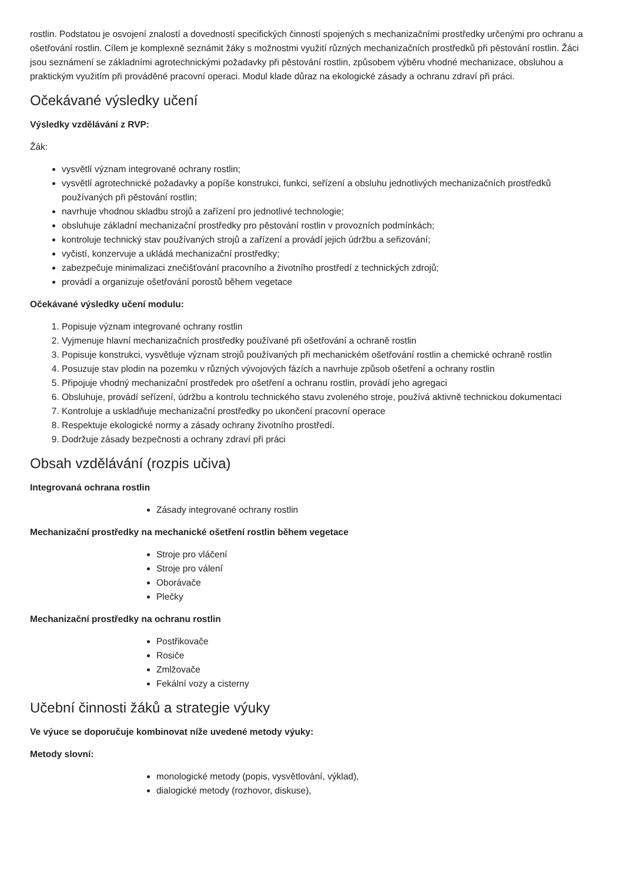rostlin. Podstatou je osvojení znalostí a dovedností specifických činností spojených s mechanizačními prostředky určenými pro ochranu a ošetřování rostlin. Cílem je komplexně seznámit žáky s možnostmi využití různých mechanizačních prostředků při pěstování rostlin. Žáci jsou seznámení se základními agrotechnickými požadavky při pěstování rostlin, způsobem výběru vhodné mechanizace, obsluhou a praktickým využitím při prováděné pracovní operaci. Modul klade důraz na ekologické zásady a ochranu zdraví při práci.
Očekávané výsledky učení
Výsledky vzdělávání z RVP:
Žák:
vysvětlí význam integrované ochrany rostlin;
vysvětlí agrotechnické požadavky a popíše konstrukci, funkci, seřízení a obsluhu jednotlivých mechanizačních prostředků používaných při pěstování rostlin;
navrhuje vhodnou skladbu strojů a zařízení pro jednotlivé technologie;
obsluhuje základní mechanizační prostředky pro pěstování rostlin v provozních podmínkách;
kontroluje technický stav používaných strojů a zařízení a provádí jejich údržbu a seřizování;
vyčistí, konzervuje a ukládá mechanizační prostředky;
zabezpečuje minimalizaci znečišťování pracovního a životního prostředí z technických zdrojů;
provádí a organizuje ošetřování porostů během vegetace
Očekávané výsledky učení modulu:
1. Popisuje význam integrované ochrany rostlin
2. Vyjmenuje hlavní mechanizačních prostředky používané při ošetřování a ochraně rostlin
3. Popisuje konstrukci, vysvětluje význam strojů používaných při mechanickém ošetřování rostlin a chemické ochraně rostlin
4. Posuzuje stav plodin na pozemku v různých vývojových fázích a navrhuje způsob ošetření a ochrany rostlin
5. Připojuje vhodný mechanizační prostředek pro ošetření a ochranu rostlin, provádí jeho agregaci
6. Obsluhuje, provádí seřízení, údržbu a kontrolu technického stavu zvoleného stroje, používá aktivně technickou dokumentaci
7. Kontroluje a uskladňuje mechanizační prostředky po ukončení pracovní operace
8. Respektuje ekologické normy a zásady ochrany životního prostředí.
9. Dodržuje zásady bezpečnosti a ochrany zdraví při práci
Obsah vzdělávání (rozpis učiva)
Integrovaná ochrana rostlin
Zásady integrované ochrany rostlin
Mechanizační prostředky na mechanické ošetření rostlin během vegetace
Stroje pro vláčení
Stroje pro válení
Oborávače
Plečky
Mechanizační prostředky na ochranu rostlin
Postřikovače
Rosiče
Zmlžovače
Fekální vozy a cisterny
Učební činnosti žáků a strategie výuky
Ve výuce se doporučuje kombinovat níže uvedené metody výuky:
Metody slovní:
monologické metody (popis, vysvětlování, výklad),
dialogické metody (rozhovor, diskuse),